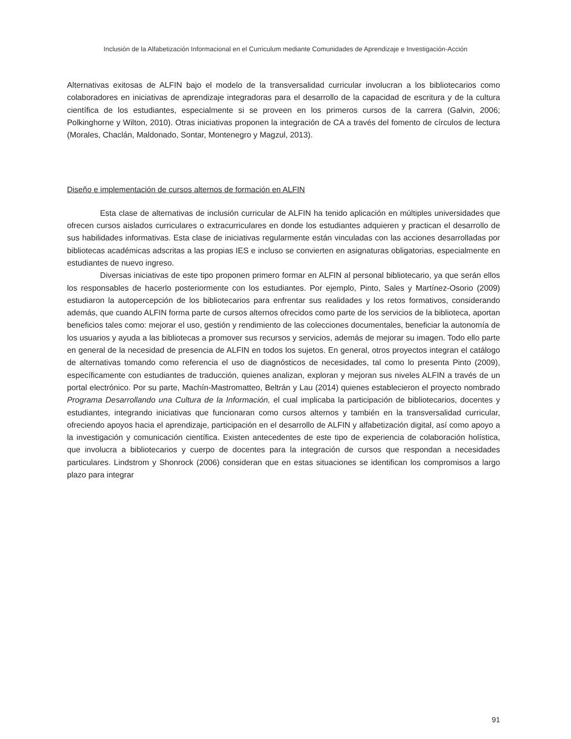Inclusión de la Alfabetización Informacional en el Curriculum mediante Comunidades de Aprendizaje e Investigación-Acción
Alternativas exitosas de ALFIN bajo el modelo de la transversalidad curricular involucran a los bibliotecarios como colaboradores en iniciativas de aprendizaje integradoras para el desarrollo de la capacidad de escritura y de la cultura científica de los estudiantes, especialmente si se proveen en los primeros cursos de la carrera (Galvin, 2006; Polkinghorne y Wilton, 2010). Otras iniciativas proponen la integración de CA a través del fomento de círculos de lectura (Morales, Chaclán, Maldonado, Sontar, Montenegro y Magzul, 2013).
Diseño e implementación de cursos alternos de formación en ALFIN
Esta clase de alternativas de inclusión curricular de ALFIN ha tenido aplicación en múltiples universidades que ofrecen cursos aislados curriculares o extracurriculares en donde los estudiantes adquieren y practican el desarrollo de sus habilidades informativas. Esta clase de iniciativas regularmente están vinculadas con las acciones desarrolladas por bibliotecas académicas adscritas a las propias IES e incluso se convierten en asignaturas obligatorias, especialmente en estudiantes de nuevo ingreso.
Diversas iniciativas de este tipo proponen primero formar en ALFIN al personal bibliotecario, ya que serán ellos los responsables de hacerlo posteriormente con los estudiantes. Por ejemplo, Pinto, Sales y Martínez-Osorio (2009) estudiaron la autopercepción de los bibliotecarios para enfrentar sus realidades y los retos formativos, considerando además, que cuando ALFIN forma parte de cursos alternos ofrecidos como parte de los servicios de la biblioteca, aportan beneficios tales como: mejorar el uso, gestión y rendimiento de las colecciones documentales, beneficiar la autonomía de los usuarios y ayuda a las bibliotecas a promover sus recursos y servicios, además de mejorar su imagen. Todo ello parte en general de la necesidad de presencia de ALFIN en todos los sujetos. En general, otros proyectos integran el catálogo de alternativas tomando como referencia el uso de diagnósticos de necesidades, tal como lo presenta Pinto (2009), específicamente con estudiantes de traducción, quienes analizan, exploran y mejoran sus niveles ALFIN a través de un portal electrónico. Por su parte, Machín-Mastromatteo, Beltrán y Lau (2014) quienes establecieron el proyecto nombrado Programa Desarrollando una Cultura de la Información, el cual implicaba la participación de bibliotecarios, docentes y estudiantes, integrando iniciativas que funcionaran como cursos alternos y también en la transversalidad curricular, ofreciendo apoyos hacia el aprendizaje, participación en el desarrollo de ALFIN y alfabetización digital, así como apoyo a la investigación y comunicación científica. Existen antecedentes de este tipo de experiencia de colaboración holística, que involucra a bibliotecarios y cuerpo de docentes para la integración de cursos que respondan a necesidades particulares. Lindstrom y Shonrock (2006) consideran que en estas situaciones se identifican los compromisos a largo plazo para integrar
91